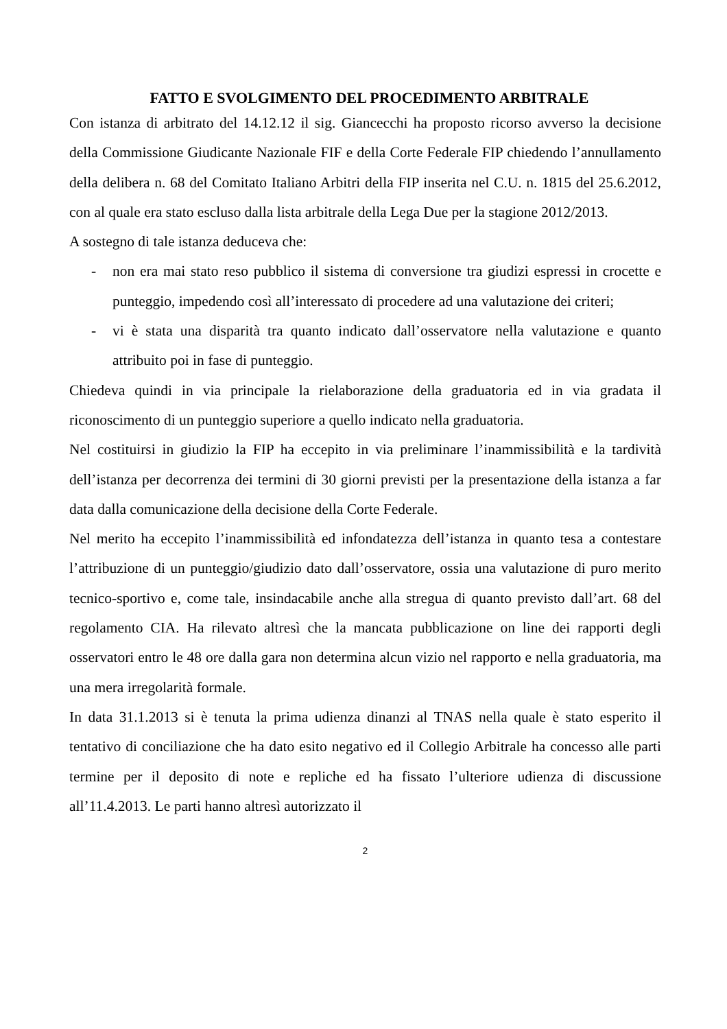FATTO E SVOLGIMENTO DEL PROCEDIMENTO ARBITRALE
Con istanza di arbitrato del 14.12.12 il sig. Giancecchi ha proposto ricorso avverso la decisione della Commissione Giudicante Nazionale FIF e della Corte Federale FIP chiedendo l’annullamento della delibera n. 68 del Comitato Italiano Arbitri della FIP inserita nel C.U. n. 1815 del 25.6.2012, con al quale era stato escluso dalla lista arbitrale della Lega Due per la stagione 2012/2013.
A sostegno di tale istanza deduceva che:
- non era mai stato reso pubblico il sistema di conversione tra giudizi espressi in crocette e punteggio, impedendo così all’interessato di procedere ad una valutazione dei criteri;
- vi è stata una disparità tra quanto indicato dall’osservatore nella valutazione e quanto attribuito poi in fase di punteggio.
Chiedeva quindi in via principale la rielaborazione della graduatoria ed in via gradata il riconoscimento di un punteggio superiore a quello indicato nella graduatoria.
Nel costituirsi in giudizio la FIP ha eccepito in via preliminare l’inammissibilità e la tardività dell’istanza per decorrenza dei termini di 30 giorni previsti per la presentazione della istanza a far data dalla comunicazione della decisione della Corte Federale.
Nel merito ha eccepito l’inammissibilità ed infondatezza dell’istanza in quanto tesa a contestare l’attribuzione di un punteggio/giudizio dato dall’osservatore, ossia una valutazione di puro merito tecnico-sportivo e, come tale, insindacabile anche alla stregua di quanto previsto dall’art. 68 del regolamento CIA. Ha rilevato altresì che la mancata pubblicazione on line dei rapporti degli osservatori entro le 48 ore dalla gara non determina alcun vizio nel rapporto e nella graduatoria, ma una mera irregolarità formale.
In data 31.1.2013 si è tenuta la prima udienza dinanzi al TNAS nella quale è stato esperito il tentativo di conciliazione che ha dato esito negativo ed il Collegio Arbitrale ha concesso alle parti termine per il deposito di note e repliche ed ha fissato l’ulteriore udienza di discussione all’11.4.2013. Le parti hanno altresì autorizzato il
2